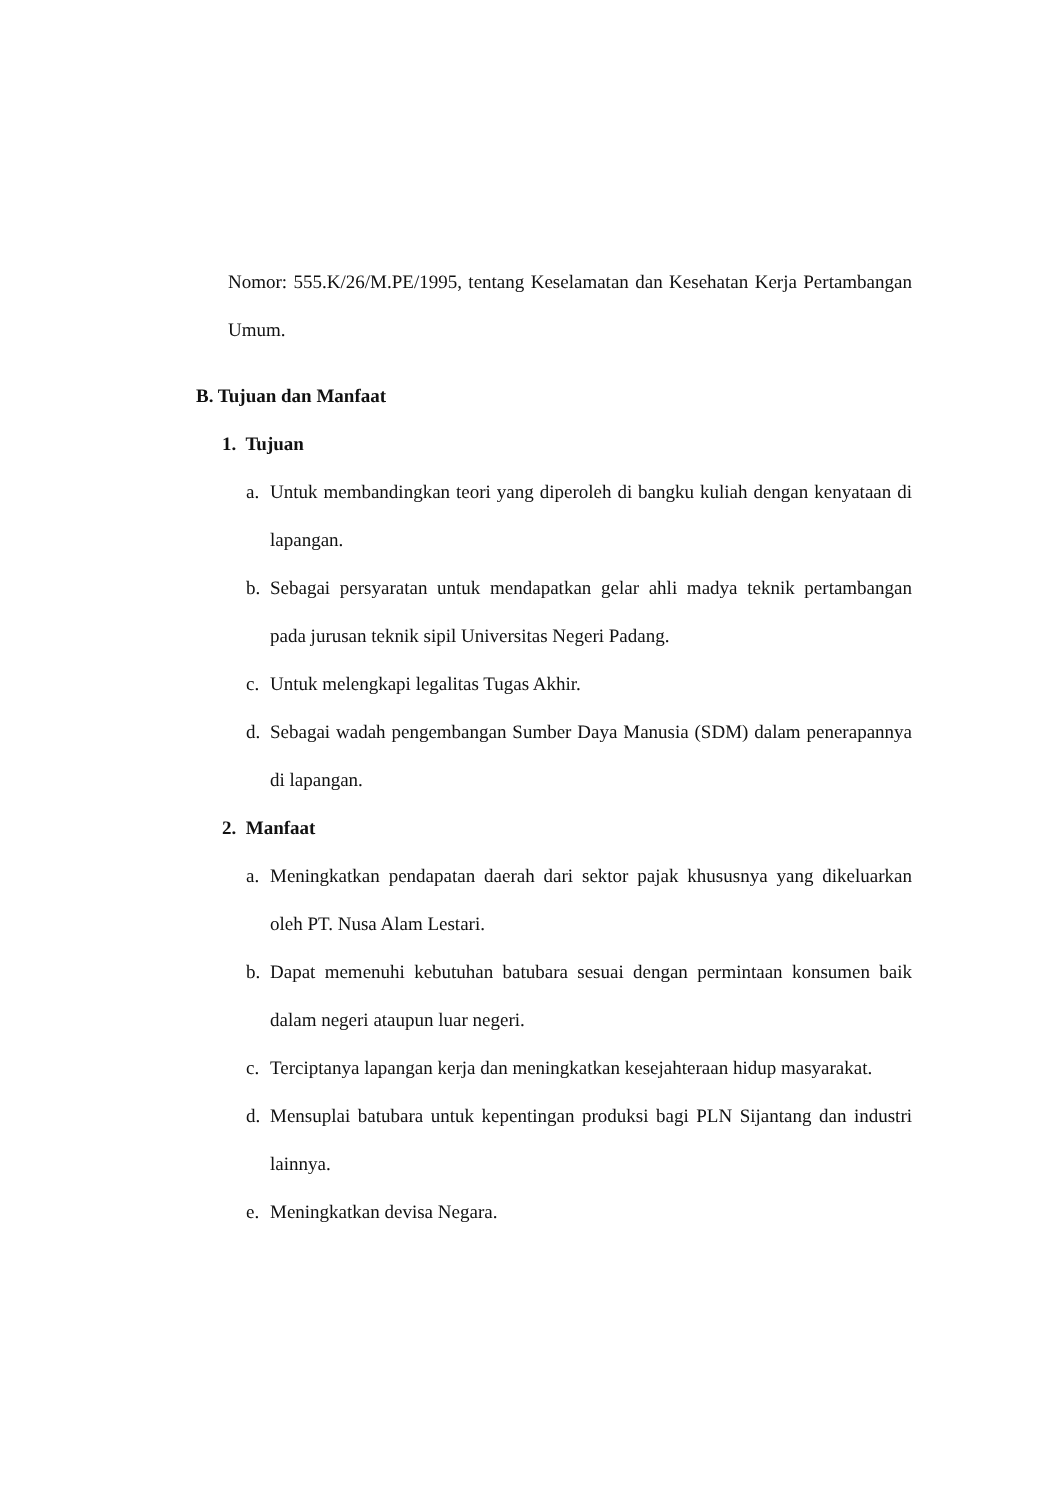Nomor: 555.K/26/M.PE/1995, tentang Keselamatan dan Kesehatan Kerja Pertambangan Umum.
B. Tujuan dan Manfaat
1. Tujuan
a. Untuk membandingkan teori yang diperoleh di bangku kuliah dengan kenyataan di lapangan.
b. Sebagai persyaratan untuk mendapatkan gelar ahli madya teknik pertambangan pada jurusan teknik sipil Universitas Negeri Padang.
c. Untuk melengkapi legalitas Tugas Akhir.
d. Sebagai wadah pengembangan Sumber Daya Manusia (SDM) dalam penerapannya di lapangan.
2. Manfaat
a. Meningkatkan pendapatan daerah dari sektor pajak khususnya yang dikeluarkan oleh PT. Nusa Alam Lestari.
b. Dapat memenuhi kebutuhan batubara sesuai dengan permintaan konsumen baik dalam negeri ataupun luar negeri.
c. Terciptanya lapangan kerja dan meningkatkan kesejahteraan hidup masyarakat.
d. Mensuplai batubara untuk kepentingan produksi bagi PLN Sijantang dan industri lainnya.
e. Meningkatkan devisa Negara.